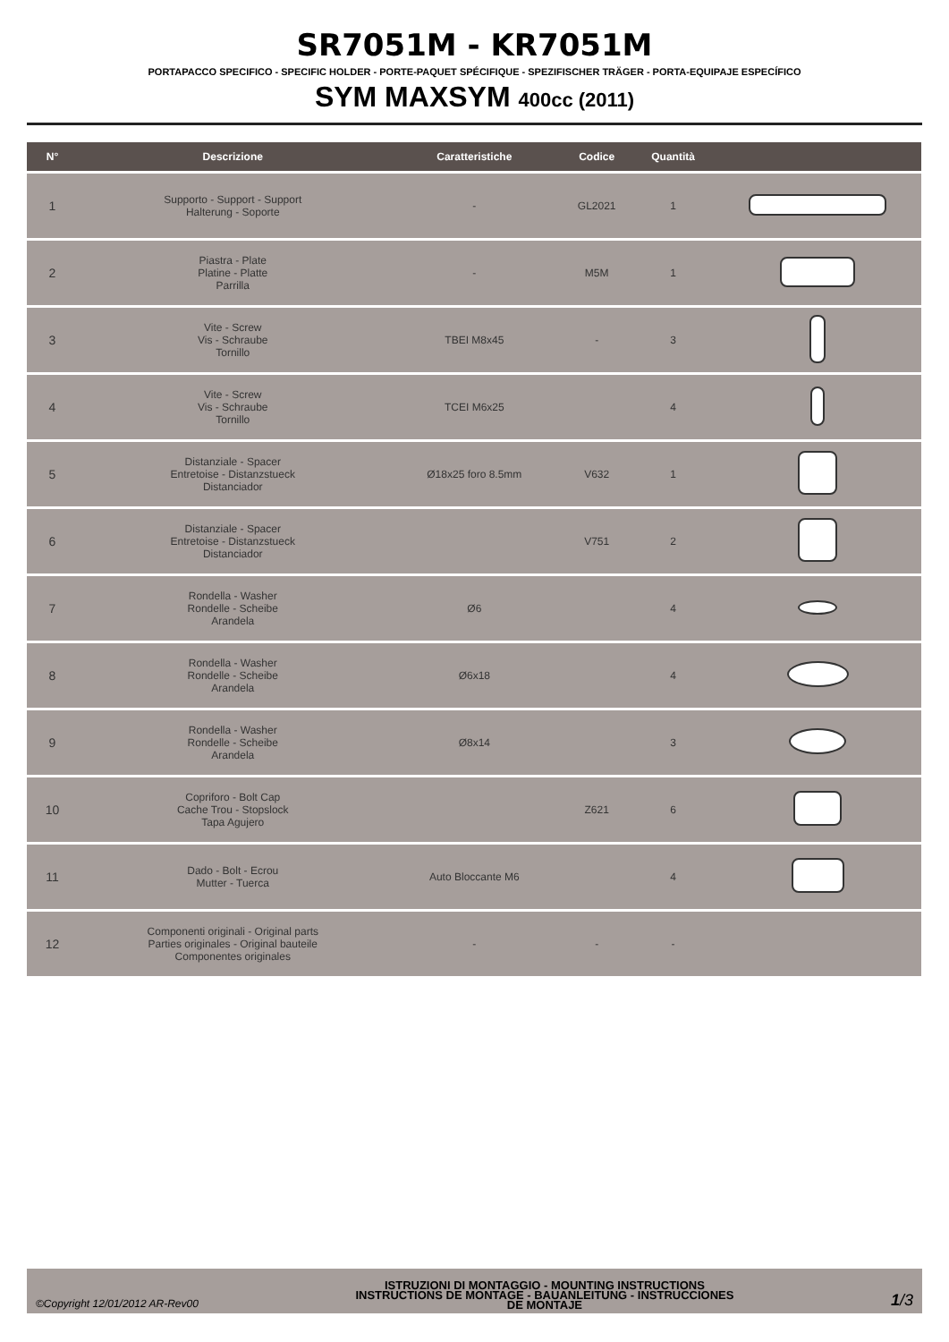SR7051M - KR7051M
PORTAPACCO SPECIFICO - SPECIFIC HOLDER - PORTE-PAQUET SPÉCIFIQUE - SPEZIFISCHER TRÄGER - PORTA-EQUIPAJE ESPECÍFICO
SYM MAXSYM 400cc (2011)
| N° | Descrizione | Caratteristiche | Codice | Quantità | |
| --- | --- | --- | --- | --- | --- |
| 1 | Supporto - Support - Support Halterung - Soporte | - | GL2021 | 1 | |
| 2 | Piastra - Plate Platine - Platte Parrilla | - | M5M | 1 | |
| 3 | Vite - Screw Vis - Schraube Tornillo | TBEI M8x45 | - | 3 | |
| 4 | Vite - Screw Vis - Schraube Tornillo | TCEI M6x25 | | 4 | |
| 5 | Distanziale - Spacer Entretoise - Distanzstueck Distanciador | Ø18x25 foro 8.5mm | V632 | 1 | |
| 6 | Distanziale - Spacer Entretoise - Distanzstueck Distanciador | | V751 | 2 | |
| 7 | Rondella - Washer Rondelle - Scheibe Arandela | Ø6 | | 4 | |
| 8 | Rondella - Washer Rondelle - Scheibe Arandela | Ø6x18 | | 4 | |
| 9 | Rondella - Washer Rondelle - Scheibe Arandela | Ø8x14 | | 3 | |
| 10 | Copriforo - Bolt Cap Cache Trou - Stopslock Tapa Agujero | | Z621 | 6 | |
| 11 | Dado - Bolt - Ecrou Mutter - Tuerca | Auto Bloccante M6 | | 4 | |
| 12 | Componenti originali - Original parts Parties originales - Original bauteile Componentes originales | - | - | - | |
©Copyright 12/01/2012 AR-Rev00
ISTRUZIONI DI MONTAGGIO - MOUNTING INSTRUCTIONS
INSTRUCTIONS DE MONTAGE - BAUANLEITUNG - INSTRUCCIONES
DE MONTAJE
1/3